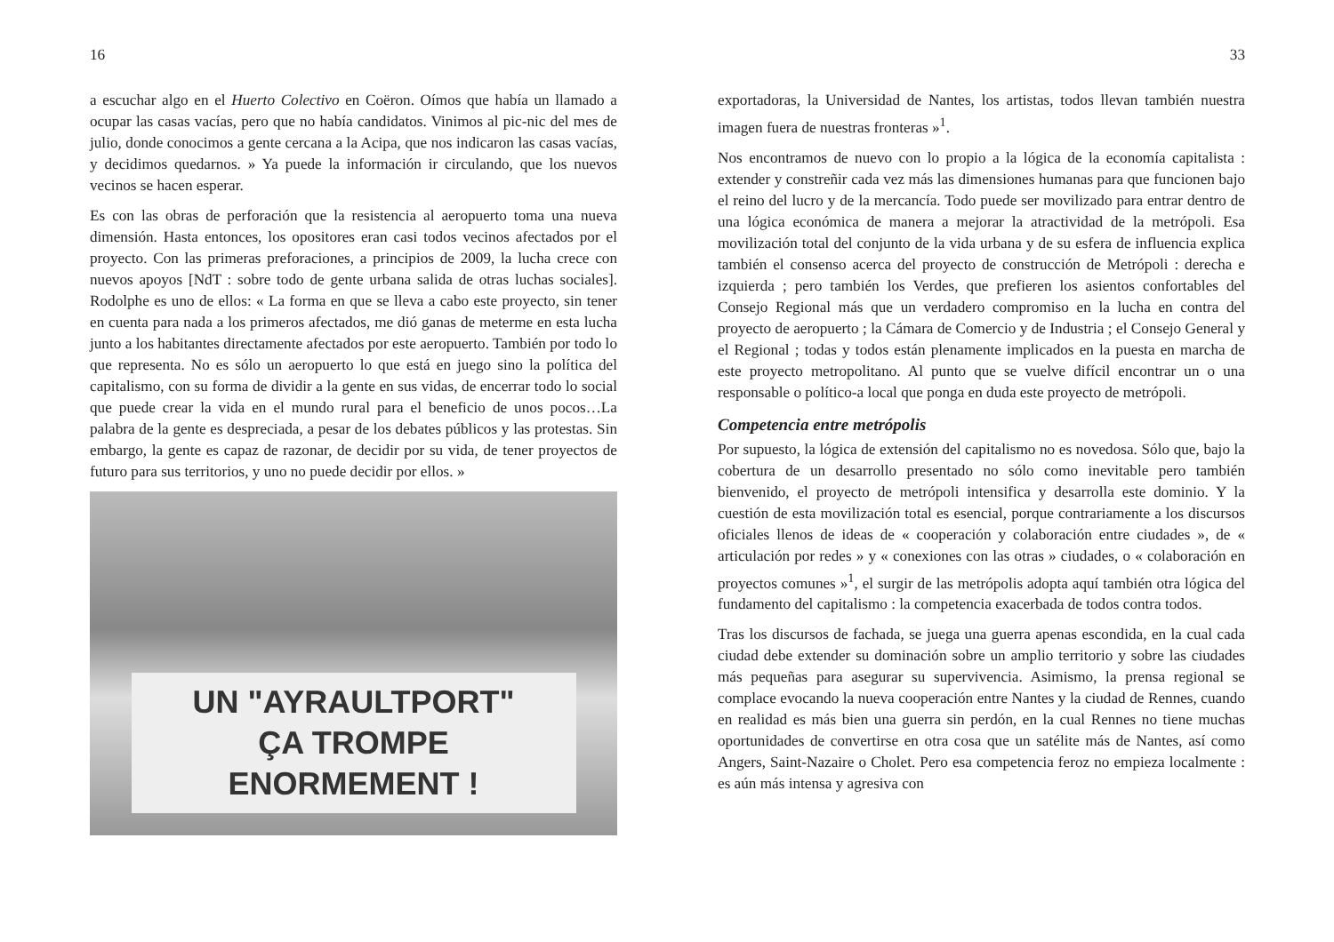16
a escuchar algo en el Huerto Colectivo en Coëron. Oímos que había un llamado a ocupar las casas vacías, pero que no había candidatos. Vinimos al pic-nic del mes de julio, donde conocimos a gente cercana a la Acipa, que nos indicaron las casas vacías, y decidimos quedarnos. » Ya puede la información ir circulando, que los nuevos vecinos se hacen esperar.
Es con las obras de perforación que la resistencia al aeropuerto toma una nueva dimensión. Hasta entonces, los opositores eran casi todos vecinos afectados por el proyecto. Con las primeras preforaciones, a principios de 2009, la lucha crece con nuevos apoyos [NdT : sobre todo de gente urbana salida de otras luchas sociales]. Rodolphe es uno de ellos: « La forma en que se lleva a cabo este proyecto, sin tener en cuenta para nada a los primeros afectados, me dió ganas de meterme en esta lucha junto a los habitantes directamente afectados por este aeropuerto. También por todo lo que representa. No es sólo un aeropuerto lo que está en juego sino la política del capitalismo, con su forma de dividir a la gente en sus vidas, de encerrar todo lo social que puede crear la vida en el mundo rural para el beneficio de unos pocos…La palabra de la gente es despreciada, a pesar de los debates públicos y las protestas. Sin embargo, la gente es capaz de razonar, de decidir por su vida, de tener proyectos de futuro para sus territorios, y uno no puede decidir por ellos. »
UN "AYRAULTPORT"
ÇA TROMPE
ENORMEMENT !
33
exportadoras, la Universidad de Nantes, los artistas, todos llevan también nuestra imagen fuera de nuestras fronteras »<sup>1</sup>.
Nos encontramos de nuevo con lo propio a la lógica de la economía capitalista : extender y constreñir cada vez más las dimensiones humanas para que funcionen bajo el reino del lucro y de la mercancía. Todo puede ser movilizado para entrar dentro de una lógica económica de manera a mejorar la atractividad de la metrópoli. Esa movilización total del conjunto de la vida urbana y de su esfera de influencia explica también el consenso acerca del proyecto de construcción de Metrópoli : derecha e izquierda ; pero también los Verdes, que prefieren los asientos confortables del Consejo Regional más que un verdadero compromiso en la lucha en contra del proyecto de aeropuerto ; la Cámara de Comercio y de Industria ; el Consejo General y el Regional ; todas y todos están plenamente implicados en la puesta en marcha de este proyecto metropolitano. Al punto que se vuelve difícil encontrar un o una responsable o político-a local que ponga en duda este proyecto de metrópoli.
Competencia entre metrópolis
Por supuesto, la lógica de extensión del capitalismo no es novedosa. Sólo que, bajo la cobertura de un desarrollo presentado no sólo como inevitable pero también bienvenido, el proyecto de metrópoli intensifica y desarrolla este dominio. Y la cuestión de esta movilización total es esencial, porque contrariamente a los discursos oficiales llenos de ideas de « cooperación y colaboración entre ciudades », de « articulación por redes » y « conexiones con las otras » ciudades, o « colaboración en proyectos comunes »<sup>1</sup>, el surgir de las metrópolis adopta aquí también otra lógica del fundamento del capitalismo : la competencia exacerbada de todos contra todos.
Tras los discursos de fachada, se juega una guerra apenas escondida, en la cual cada ciudad debe extender su dominación sobre un amplio territorio y sobre las ciudades más pequeñas para asegurar su supervivencia. Asimismo, la prensa regional se complace evocando la nueva cooperación entre Nantes y la ciudad de Rennes, cuando en realidad es más bien una guerra sin perdón, en la cual Rennes no tiene muchas oportunidades de convertirse en otra cosa que un satélite más de Nantes, así como Angers, Saint-Nazaire o Cholet. Pero esa competencia feroz no empieza localmente : es aún más intensa y agresiva con